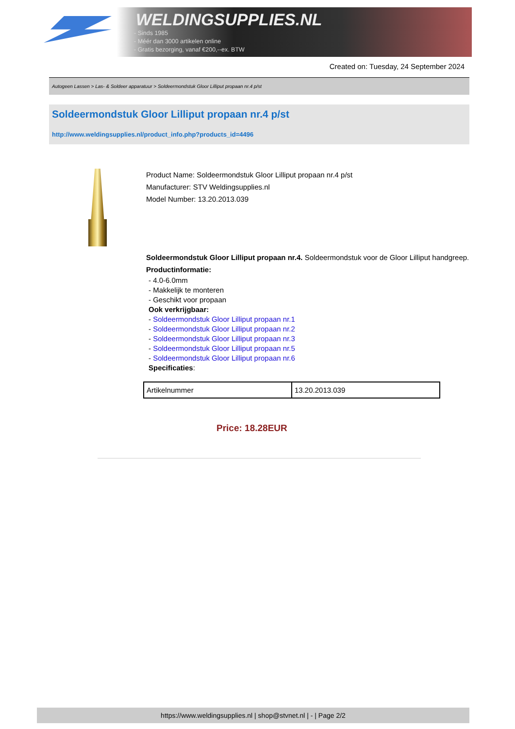WELDINGSUPPLIES.NL
- Sinds 1985
- Méér dan 3000 artikelen online
- Gratis bezorging, vanaf €200,--ex. BTW
Created on: Tuesday, 24 September 2024
Autogeen Lassen > Las- & Soldeer apparatuur > Soldeermondstuk Gloor Lilliput propaan nr.4 p/st
Soldeermondstuk Gloor Lilliput propaan nr.4 p/st
http://www.weldingsupplies.nl/product_info.php?products_id=4496
Product Name: Soldeermondstuk Gloor Lilliput propaan nr.4 p/st
Manufacturer: STV Weldingsupplies.nl
Model Number: 13.20.2013.039
Soldeermondstuk Gloor Lilliput propaan nr.4. Soldeermondstuk voor de Gloor Lilliput handgreep. Productinformatie:
- 4.0-6.0mm
- Makkelijk te monteren
- Geschikt voor propaan
Ook verkrijgbaar:
- Soldeermondstuk Gloor Lilliput propaan nr.1
- Soldeermondstuk Gloor Lilliput propaan nr.2
- Soldeermondstuk Gloor Lilliput propaan nr.3
- Soldeermondstuk Gloor Lilliput propaan nr.5
- Soldeermondstuk Gloor Lilliput propaan nr.6
Specificaties:
| Artikelnummer | 13.20.2013.039 |
Price: 18.28EUR
https://www.weldingsupplies.nl | shop@stvnet.nl | - | Page 2/2